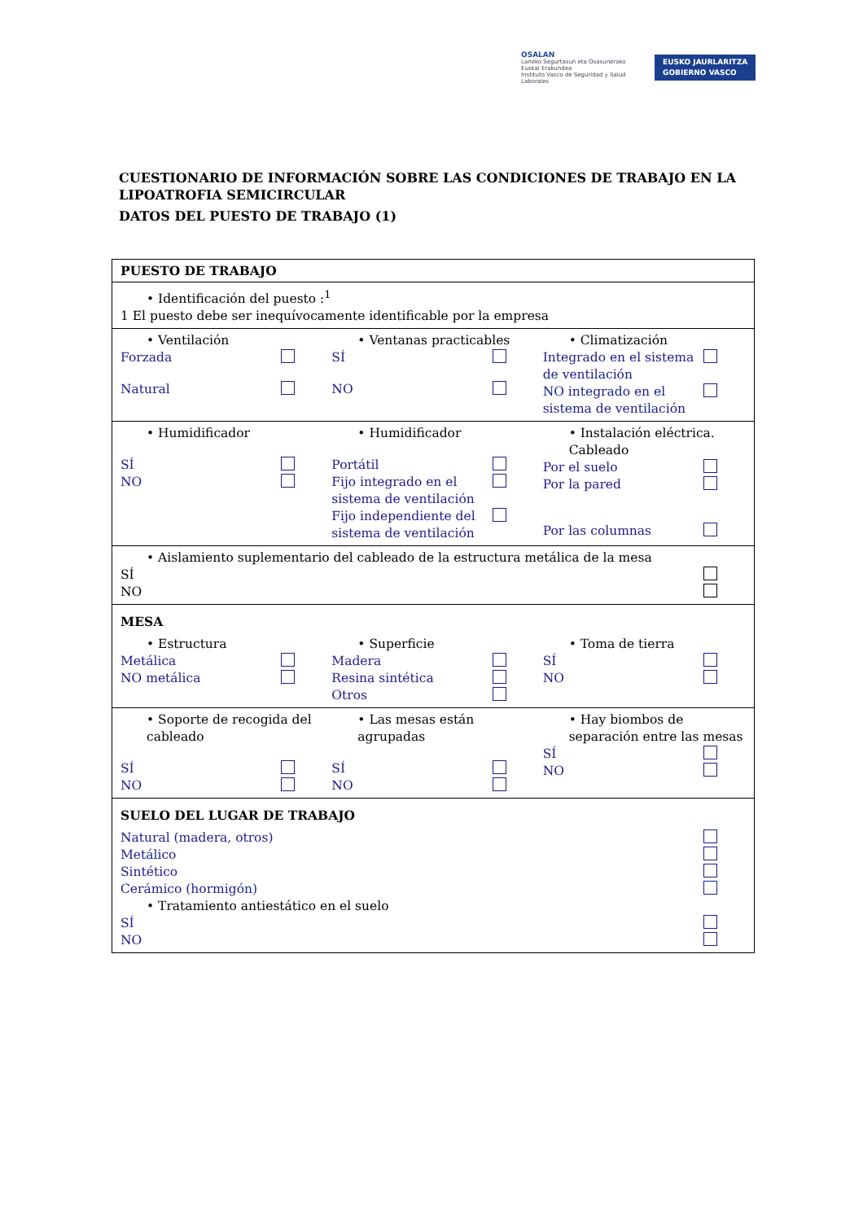OSALAN
Laneko Segurtasun eta Osasunerako Euskal Erakundea
Instituto Vasco de Seguridad y Salud Laborales
EUSKO JAURLARITZA
GOBIERNO VASCO
CUESTIONARIO DE INFORMACIÓN SOBRE LAS CONDICIONES DE TRABAJO EN LA LIPOATROFIA SEMICIRCULAR
DATOS DEL PUESTO DE TRABAJO (1)
| PUESTO DE TRABAJO |
| • Identificación del puesto :<sup>1</sup> 1 El puesto debe ser inequívocamente identificable por la empresa |
| • Ventilación Forzada Natural • Ventanas practicables SÍ NO • Climatización Integrado en el sistema de ventilación NO integrado en el sistema de ventilación |
| • Humidificador SÍ NO • Humidificador Portátil Fijo integrado en el sistema de ventilación Fijo independiente del sistema de ventilación • Instalación eléctrica. Cableado Por el suelo Por la pared Por las columnas |
| • Aislamiento suplementario del cableado de la estructura metálica de la mesa SÍ NO |
| MESA • Estructura Metálica NO metálica • Superficie Madera Resina sintética Otros • Toma de tierra SÍ NO |
| • Soporte de recogida del cableado SÍ NO • Las mesas están agrupadas SÍ NO • Hay biombos de separación entre las mesas SÍ NO |
| SUELO DEL LUGAR DE TRABAJO Natural (madera, otros) Metálico Sintético Cerámico (hormigón) • Tratamiento antiestático en el suelo SÍ NO |